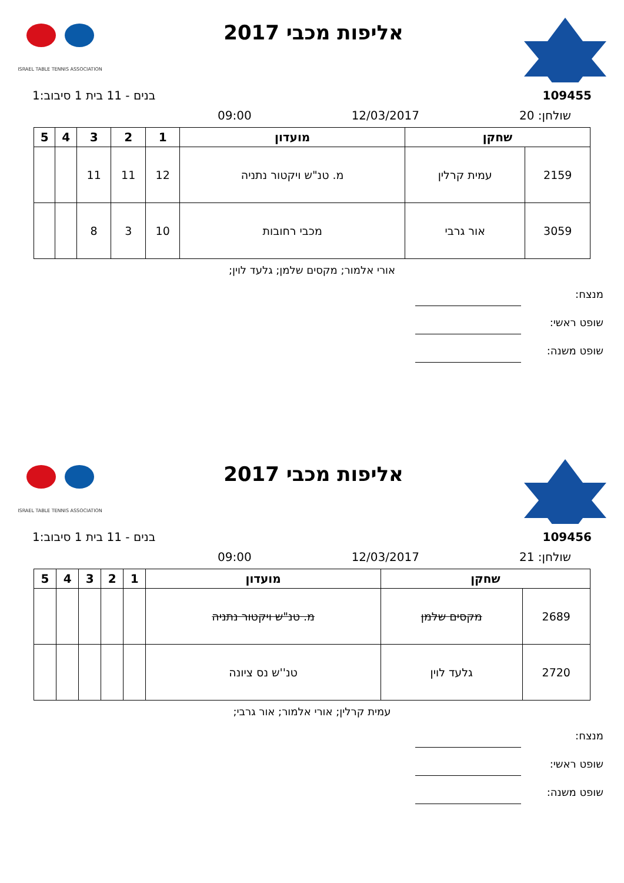אליפות מכבי 2017
ISRAEL TABLE TENNIS ASSOCIATION
109455 בנים - 11 בית 1 סיבוב:1
09:00 12/03/2017 שולחן: 20
| שחקן | | מועדון | 1 | 2 | 3 | 4 | 5 |
| --- | --- | --- | --- | --- | --- | --- | --- |
| 2159 | עמית קרלין | מ. טנ"ש ויקטור נתניה | 12 | 11 | 11 | | |
| 3059 | אור גרבי | מכבי רחובות | 10 | 3 | 8 | | |
אורי אלמור; מקסים שלמן; גלעד לוין;
מנצח:
שופט ראשי:
שופט משנה:
אליפות מכבי 2017
ISRAEL TABLE TENNIS ASSOCIATION
109456 בנים - 11 בית 1 סיבוב:1
09:00 12/03/2017 שולחן: 21
| שחקן | | מועדון | 1 | 2 | 3 | 4 | 5 |
| --- | --- | --- | --- | --- | --- | --- | --- |
| 2689 | מקסים שלמן | מ. טנ"ש ויקטור נתניה | | | | | |
| 2720 | גלעד לוין | טנ''ש נס ציונה | | | | | |
עמית קרלין; אורי אלמור; אור גרבי;
מנצח:
שופט ראשי:
שופט משנה: